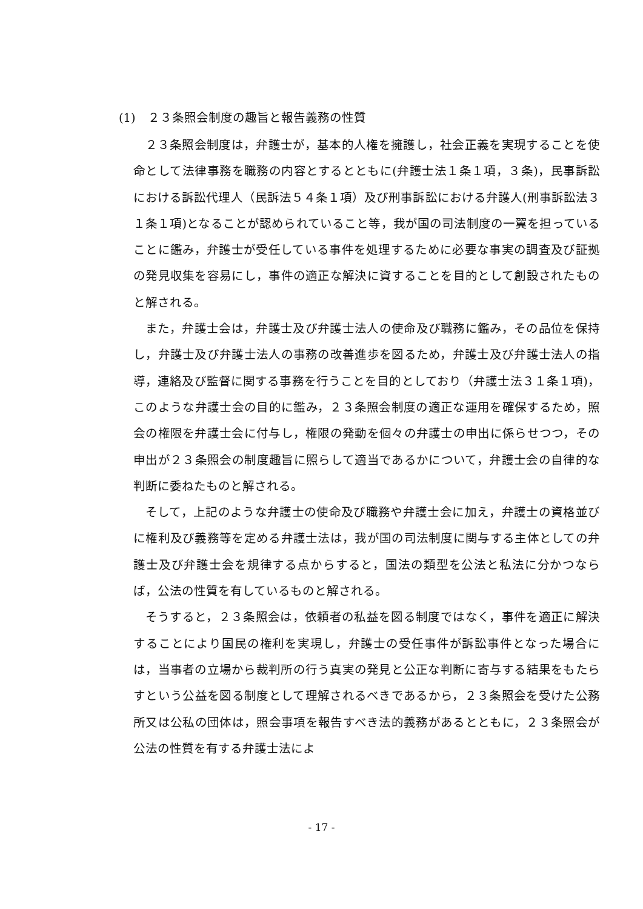(1)　２３条照会制度の趣旨と報告義務の性質
２３条照会制度は，弁護士が，基本的人権を擁護し，社会正義を実現することを使命として法律事務を職務の内容とするとともに(弁護士法１条１項，３条)，民事訴訟における訴訟代理人（民訴法５４条１項）及び刑事訴訟における弁護人(刑事訴訟法３１条１項)となることが認められていること等，我が国の司法制度の一翼を担っていることに鑑み，弁護士が受任している事件を処理するために必要な事実の調査及び証拠の発見収集を容易にし，事件の適正な解決に資することを目的として創設されたものと解される。
また，弁護士会は，弁護士及び弁護士法人の使命及び職務に鑑み，その品位を保持し，弁護士及び弁護士法人の事務の改善進歩を図るため，弁護士及び弁護士法人の指導，連絡及び監督に関する事務を行うことを目的としており（弁護士法３１条１項)，このような弁護士会の目的に鑑み，２３条照会制度の適正な運用を確保するため，照会の権限を弁護士会に付与し，権限の発動を個々の弁護士の申出に係らせつつ，その申出が２３条照会の制度趣旨に照らして適当であるかについて，弁護士会の自律的な判断に委ねたものと解される。
そして，上記のような弁護士の使命及び職務や弁護士会に加え，弁護士の資格並びに権利及び義務等を定める弁護士法は，我が国の司法制度に関与する主体としての弁護士及び弁護士会を規律する点からすると，国法の類型を公法と私法に分かつならば，公法の性質を有しているものと解される。
そうすると，２３条照会は，依頼者の私益を図る制度ではなく，事件を適正に解決することにより国民の権利を実現し，弁護士の受任事件が訴訟事件となった場合には，当事者の立場から裁判所の行う真実の発見と公正な判断に寄与する結果をもたらすという公益を図る制度として理解されるべきであるから，２３条照会を受けた公務所又は公私の団体は，照会事項を報告すべき法的義務があるとともに，２３条照会が公法の性質を有する弁護士法によ
- 17 -